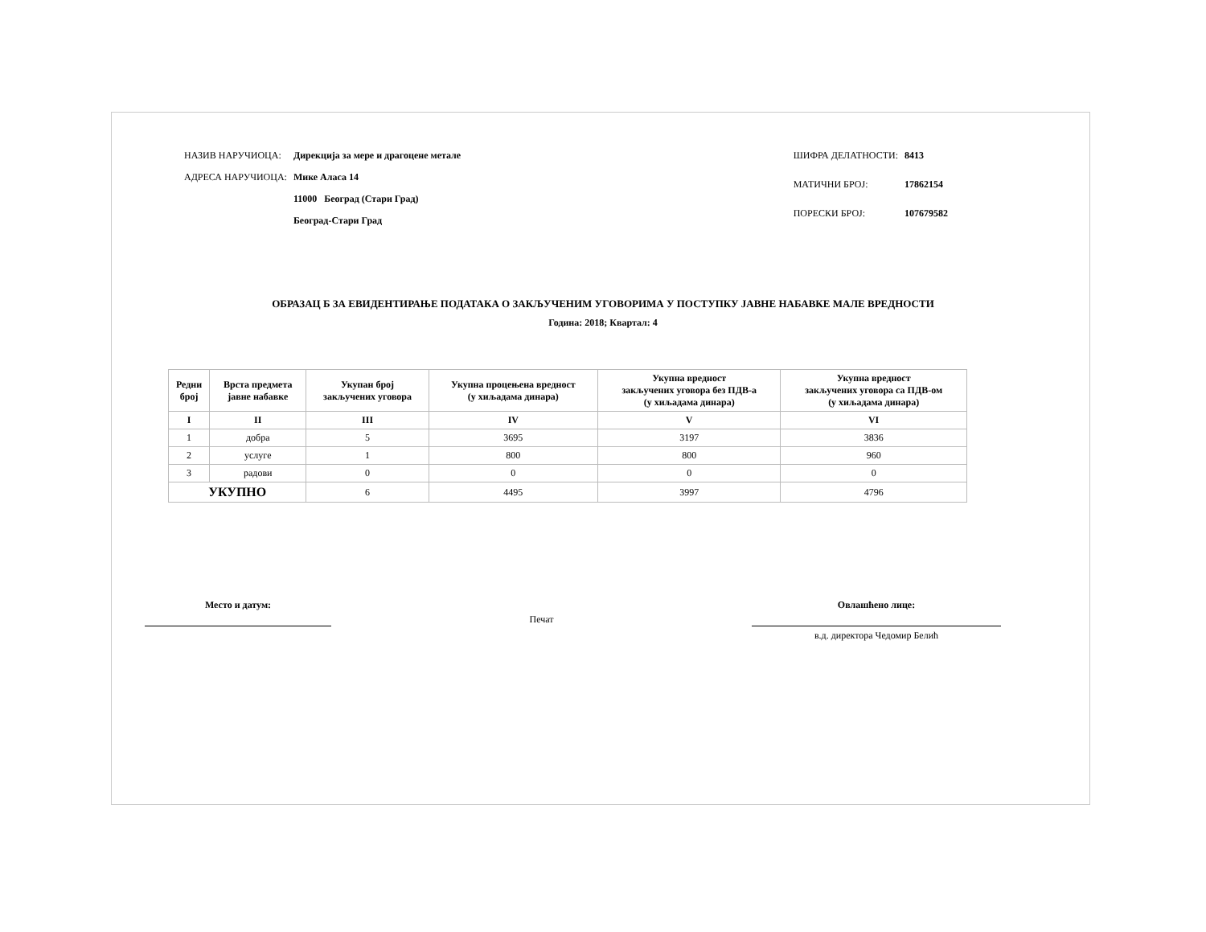| НАЗИВ НАРУЧИОЦА: | Дирекција за мере и драгоцене метале |
| АДРЕСА НАРУЧИОЦА: | Мике Аласа 14 |
| | 11000 Београд (Стари Град) |
| | Београд-Стари Град |
| ШИФРА ДЕЛАТНОСТИ: | 8413 |
| МАТИЧНИ БРОЈ: | 17862154 |
| ПОРЕСКИ БРОЈ: | 107679582 |
ОБРАЗАЦ Б ЗА ЕВИДЕНТИРАЊЕ ПОДАТАКА О ЗАКЉУЧЕНИМ УГОВОРИМА У ПОСТУПКУ ЈАВНЕ НАБАВКЕ МАЛЕ ВРЕДНОСТИ
Година: 2018; Квартал: 4
| Редни број | Врста предмета јавне набавке | Укупан број закључених уговора | Укупна процењена вредност (у хиљадама динара) | Укупна вредност закључених уговора без ПДВ-а (у хиљадама динара) | Укупна вредност закључених уговора са ПДВ-ом (у хиљадама динара) |
| --- | --- | --- | --- | --- | --- |
| I | II | III | IV | V | VI |
| 1 | добра | 5 | 3695 | 3197 | 3836 |
| 2 | услуге | 1 | 800 | 800 | 960 |
| 3 | радови | 0 | 0 | 0 | 0 |
| УКУПНО | | 6 | 4495 | 3997 | 4796 |
Место и датум:
Печат
Овлашћено лице:
в.д. директора Чедомир Белић